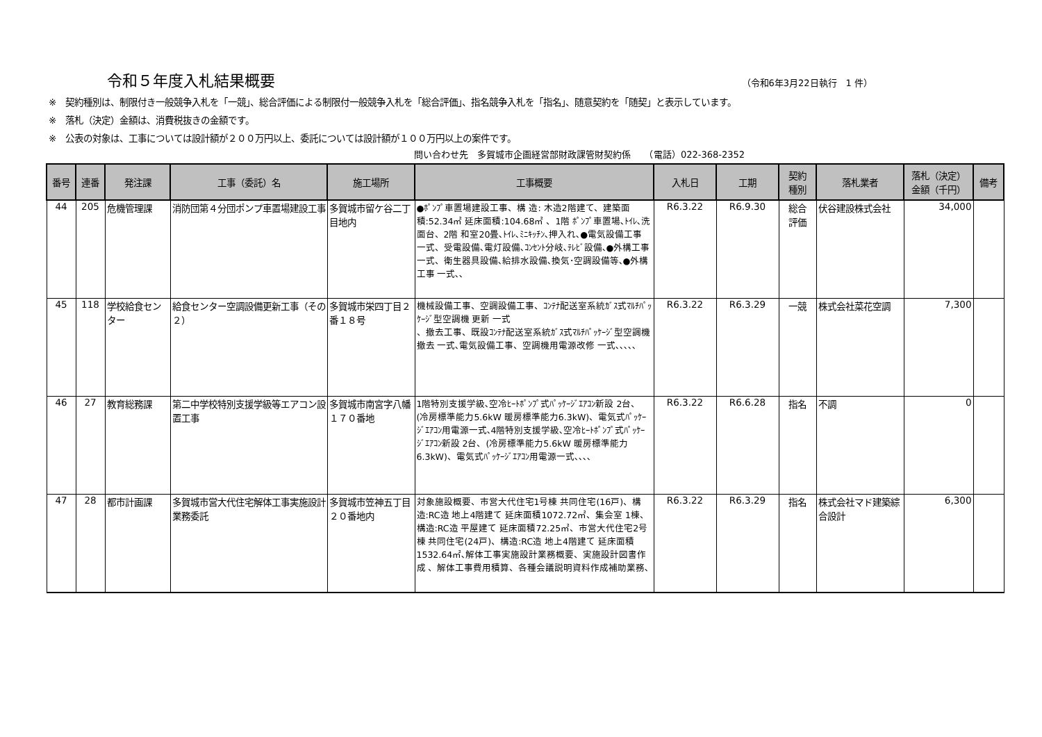令和５年度入札結果概要
（令和6年3月22日執行　1 件）
※　契約種別は、制限付き一般競争入札を「一競」、総合評価による制限付一般競争入札を「総合評価」、指名競争入札を「指名」、随意契約を「随契」と表示しています。
※　落札（決定）金額は、消費税抜きの金額です。
※　公表の対象は、工事については設計額が２００万円以上、委託については設計額が１００万円以上の案件です。
問い合わせ先　多賀城市企画経営部財政課管財契約係　　（電話）022-368-2352
| 番号 | 連番 | 発注課 | 工事（委託）名 | 施工場所 | 工事概要 | 入札日 | 工期 | 契約 種別 | 落札業者 | 落札（決定） 金額（千円） | 備考 |
| --- | --- | --- | --- | --- | --- | --- | --- | --- | --- | --- | --- |
| 44 | 205 | 危機管理課 | 消防団第４分団ポンプ車置場建設工事 | 多賀城市留ケ谷二丁目地内 | ●ﾎﾟﾝﾌﾟ車置場建設工事、構 造: 木造2階建て、建築面積:52.34㎡ 延床面積:104.68㎡ 、1階 ﾎﾟﾝﾌﾟ車置場､ﾄｲﾚ､洗面台、2階 和室20畳､ﾄｲﾚ､ﾐﾆｷｯﾁﾝ､押入れ､●電気設備工事 一式、受電設備､電灯設備､ｺﾝｾﾝﾄ分岐､ﾃﾚﾋﾞ設備､●外構工事 一式、衛生器具設備､給排水設備､換気･空調設備等､●外構工事 一式､､ | R6.3.22 | R6.9.30 | 総合 評価 | 伏谷建設株式会社 | 34,000 | |
| 45 | 118 | 学校給食センター | 給食センター空調設備更新工事（その２） | 多賀城市栄四丁目２番１８号 | 機械設備工事、空調設備工事、ｺﾝﾃﾅ配送室系統ｶﾞｽ式ﾏﾙﾁﾊﾟｯｹｰｼﾞ型空調機 更新 一式 、撤去工事、既設ｺﾝﾃﾅ配送室系統ｶﾞｽ式ﾏﾙﾁﾊﾟｯｹｰｼﾞ型空調機 撤去 一式､電気設備工事、空調機用電源改修 一式､､､､､ | R6.3.22 | R6.3.29 | 一競 | 株式会社菜花空調 | 7,300 | |
| 46 | 27 | 教育総務課 | 第二中学校特別支援学級等エアコン設置工事 | 多賀城市南宮字八幡１７０番地 | 1階特別支援学級､空冷ﾋｰﾄﾎﾟﾝﾌﾟ式ﾊﾟｯｹｰｼﾞｴｱｺﾝ新設 2台、(冷房標準能力5.6kW 暖房標準能力6.3kW)、電気式ﾊﾟｯｹｰｼﾞｴｱｺﾝ用電源一式､4階特別支援学級､空冷ﾋｰﾄﾎﾟﾝﾌﾟ式ﾊﾟｯｹｰｼﾞｴｱｺﾝ新設 2台、(冷房標準能力5.6kW 暖房標準能力6.3kW)、電気式ﾊﾟｯｹｰｼﾞｴｱｺﾝ用電源一式､､､､ | R6.3.22 | R6.6.28 | 指名 | 不調 | 0 | |
| 47 | 28 | 都市計画課 | 多賀城市営大代住宅解体工事実施設計業務委託 | 多賀城市笠神五丁目２０番地内 | 対象施設概要、市営大代住宅1号棟 共同住宅(16戸)、構造:RC造 地上4階建て 延床面積1072.72㎡、集会室 1棟、構造:RC造 平屋建て 延床面積72.25㎡、市営大代住宅2号棟 共同住宅(24戸)、構造:RC造 地上4階建て 延床面積1532.64㎡､解体工事実施設計業務概要、実施設計図書作成 、解体工事費用積算、各種会議説明資料作成補助業務､ | R6.3.22 | R6.3.29 | 指名 | 株式会社マド建築綜合設計 | 6,300 | |